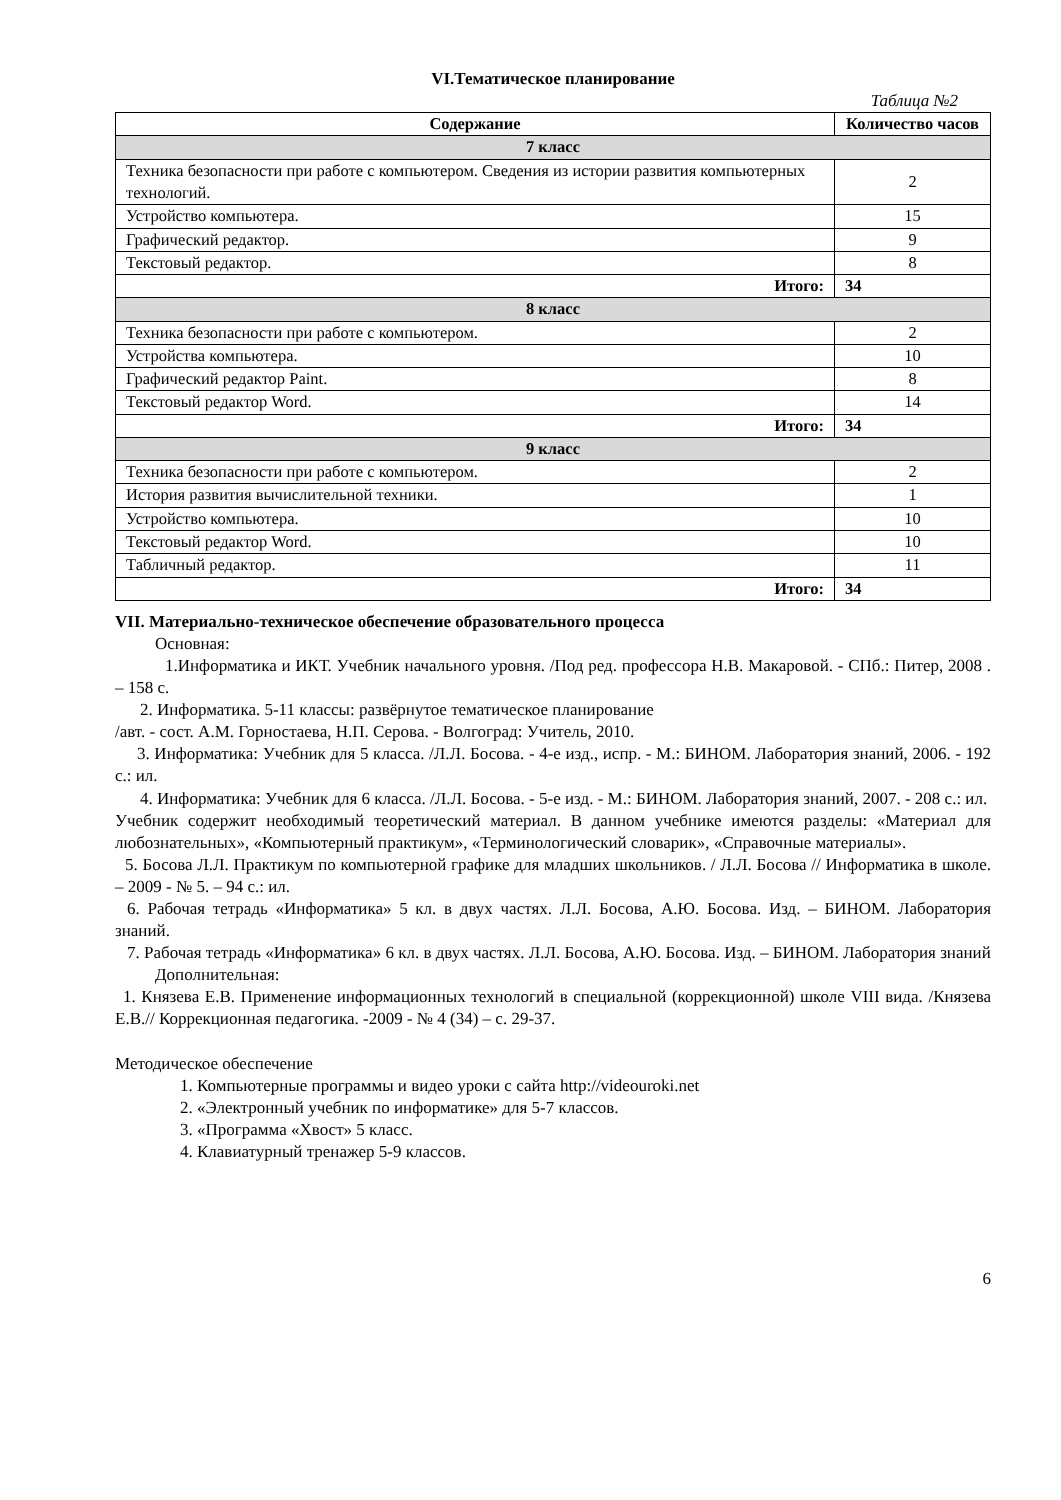VI.Тематическое планирование
Таблица №2
| Содержание | Количество часов |
| --- | --- |
| 7 класс | |
| Техника безопасности при работе с компьютером. Сведения из истории развития компьютерных технологий. | 2 |
| Устройство компьютера. | 15 |
| Графический редактор. | 9 |
| Текстовый редактор. | 8 |
| Итого: | 34 |
| 8 класс | |
| Техника безопасности при работе с компьютером. | 2 |
| Устройства компьютера. | 10 |
| Графический редактор Paint. | 8 |
| Текстовый редактор Word. | 14 |
| Итого: | 34 |
| 9 класс | |
| Техника безопасности при работе с компьютером. | 2 |
| История развития вычислительной техники. | 1 |
| Устройство компьютера. | 10 |
| Текстовый редактор Word. | 10 |
| Табличный редактор. | 11 |
| Итого: | 34 |
VII. Материально-техническое обеспечение образовательного процесса
Основная:
1.Информатика и ИКТ. Учебник начального уровня. /Под ред. профессора Н.В. Макаровой. - СПб.: Питер, 2008 . – 158 с.
2. Информатика. 5-11 классы: развёрнутое тематическое планирование
/авт. - сост. А.М. Горностаева, Н.П. Серова. - Волгоград: Учитель, 2010.
3. Информатика: Учебник для 5 класса. /Л.Л. Босова. - 4-е изд., испр. - М.: БИНОМ. Лаборатория знаний, 2006. - 192 с.: ил.
4. Информатика: Учебник для 6 класса. /Л.Л. Босова. - 5-е изд. - М.: БИНОМ. Лаборатория знаний, 2007. - 208 с.: ил.
Учебник содержит необходимый теоретический материал. В данном учебнике имеются разделы: «Материал для любознательных», «Компьютерный практикум», «Терминологический словарик», «Справочные материалы».
5. Босова Л.Л. Практикум по компьютерной графике для младших школьников. / Л.Л. Босова // Информатика в школе. – 2009 - № 5. – 94 с.: ил.
6. Рабочая тетрадь «Информатика» 5 кл. в двух частях. Л.Л. Босова, А.Ю. Босова. Изд. – БИНОМ. Лаборатория знаний.
7. Рабочая тетрадь «Информатика» 6 кл. в двух частях. Л.Л. Босова, А.Ю. Босова. Изд. – БИНОМ. Лаборатория знаний
Дополнительная:
1. Князева Е.В. Применение информационных технологий в специальной (коррекционной) школе VIII вида. /Князева Е.В.// Коррекционная педагогика. -2009 - № 4 (34) – с. 29-37.
Методическое обеспечение
1. Компьютерные программы и видео уроки с сайта http://videouroki.net
2. «Электронный учебник по информатике» для 5-7 классов.
3. «Программа «Хвост» 5 класс.
4. Клавиатурный тренажер 5-9 классов.
6